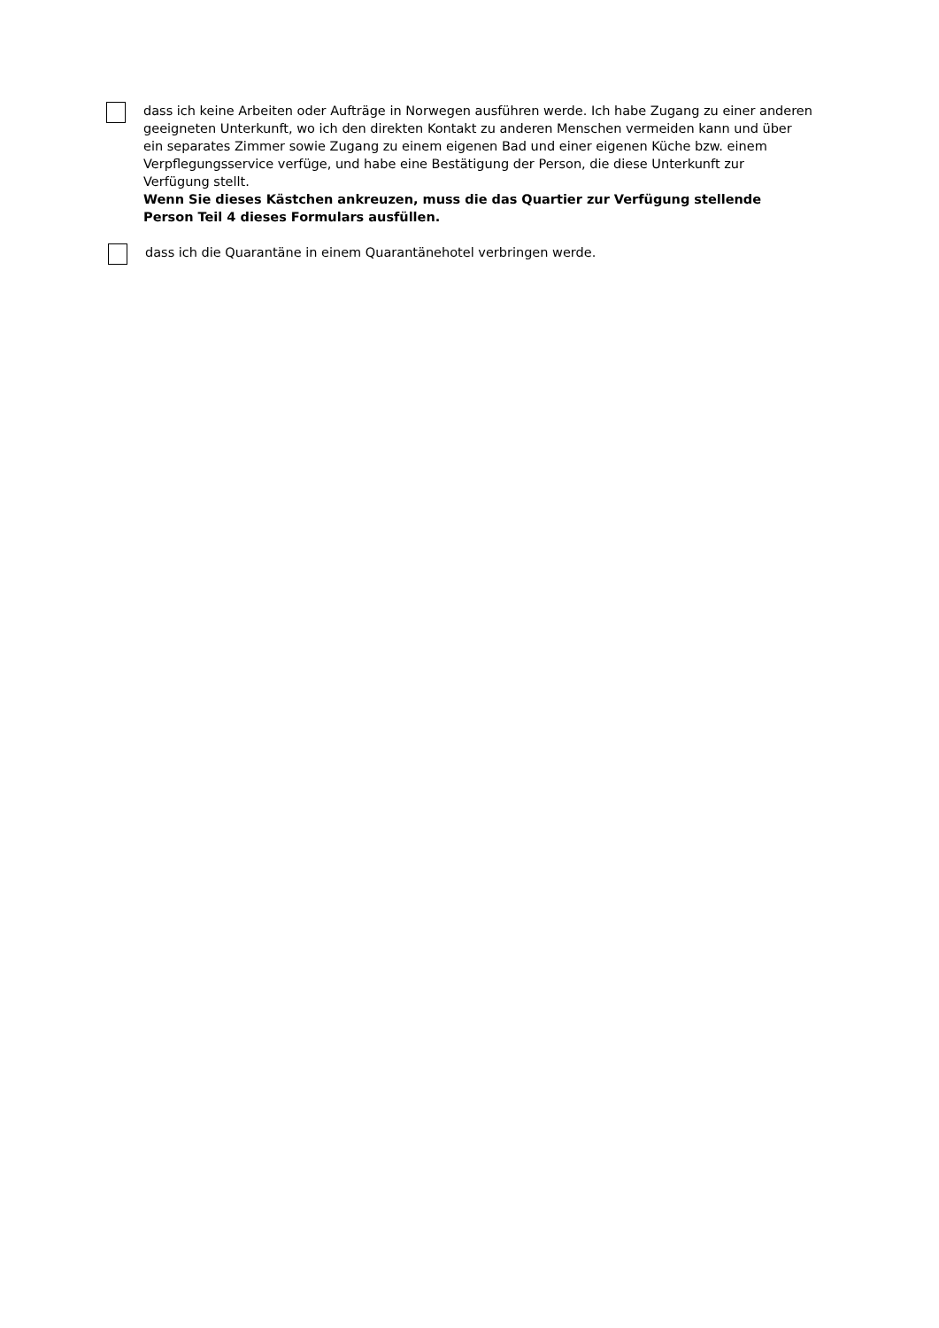dass ich keine Arbeiten oder Aufträge in Norwegen ausführen werde. Ich habe Zugang zu einer anderen geeigneten Unterkunft, wo ich den direkten Kontakt zu anderen Menschen vermeiden kann und über ein separates Zimmer sowie Zugang zu einem eigenen Bad und einer eigenen Küche bzw. einem Verpflegungsservice verfüge, und habe eine Bestätigung der Person, die diese Unterkunft zur Verfügung stellt.
Wenn Sie dieses Kästchen ankreuzen, muss die das Quartier zur Verfügung stellende Person Teil 4 dieses Formulars ausfüllen.
dass ich die Quarantäne in einem Quarantänehotel verbringen werde.